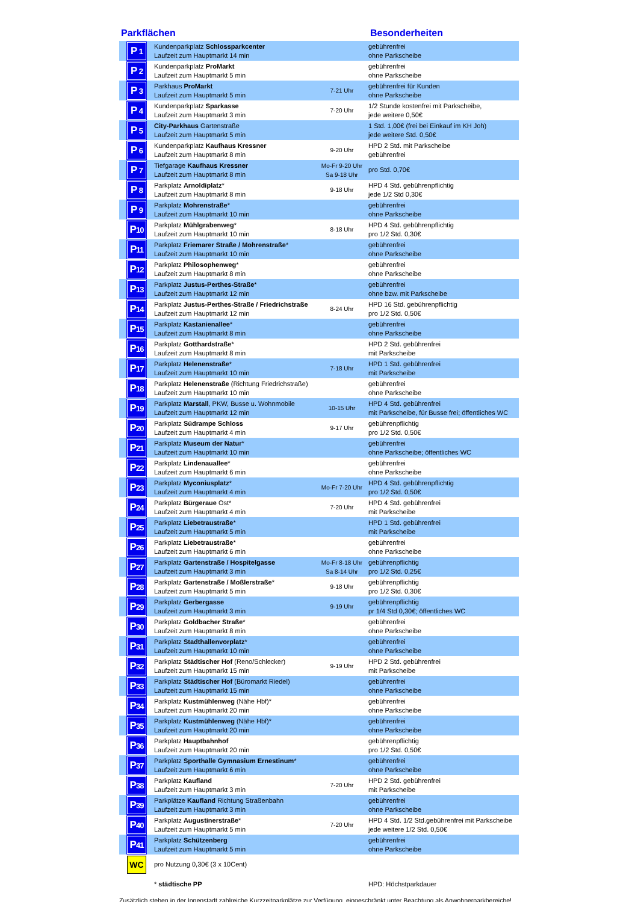Parkflächen Besonderheiten
| P 1 | Kundenparkplatz Schlossparkcenter Laufzeit zum Hauptmarkt 14 min | | gebührenfrei ohne Parkscheibe |
| P 2 | Kundenparkplatz ProMarkt Laufzeit zum Hauptmarkt 5 min | | gebührenfrei ohne Parkscheibe |
| P 3 | Parkhaus ProMarkt Laufzeit zum Hauptmarkt 5 min | 7-21 Uhr | gebührenfrei für Kunden ohne Parkscheibe |
| P 4 | Kundenparkplatz Sparkasse Laufzeit zum Hauptmarkt 3 min | 7-20 Uhr | 1/2 Stunde kostenfrei mit Parkscheibe, jede weitere 0,50€ |
| P 5 | City-Parkhaus Gartenstraße Laufzeit zum Hauptmarkt 5 min | | 1 Std. 1,00€ (frei bei Einkauf im KH Joh) jede weitere Std. 0,50€ |
| P 6 | Kundenparkplatz Kaufhaus Kressner Laufzeit zum Hauptmarkt 8 min | 9-20 Uhr | HPD 2 Std. mit Parkscheibe gebührenfrei |
| P 7 | Tiefgarage Kaufhaus Kressner Laufzeit zum Hauptmarkt 8 min | Mo-Fr 9-20 Uhr Sa 9-18 Uhr | pro Std. 0,70€ |
| P 8 | Parkplatz Arnoldiplatz * Laufzeit zum Hauptmarkt 8 min | 9-18 Uhr | HPD 4 Std. gebührenpflichtig jede 1/2 Std 0,30€ |
| P 9 | Parkplatz Mohrenstraße * Laufzeit zum Hauptmarkt 10 min | | gebührenfrei ohne Parkscheibe |
| P 10 | Parkplatz Mühlgrabenweg * Laufzeit zum Hauptmarkt 10 min | 8-18 Uhr | HPD 4 Std. gebührenpflichtig pro 1/2 Std. 0,30€ |
| P 11 | Parkplatz Friemarer Straße / Mohrenstraße * Laufzeit zum Hauptmarkt 10 min | | gebührenfrei ohne Parkscheibe |
| P 12 | Parkplatz Philosophenweg * Laufzeit zum Hauptmarkt 8 min | | gebührenfrei ohne Parkscheibe |
| P 13 | Parkplatz Justus-Perthes-Straße * Laufzeit zum Hauptmarkt 12 min | | gebührenfrei ohne bzw. mit Parkscheibe |
| P 14 | Parkplatz Justus-Perthes-Straße / Friedrichstraße Laufzeit zum Hauptmarkt 12 min | 8-24 Uhr | HPD 16 Std. gebührenpflichtig pro 1/2 Std. 0,50€ |
| P 15 | Parkplatz Kastanienallee * Laufzeit zum Hauptmarkt 8 min | | gebührenfrei ohne Parkscheibe |
| P 16 | Parkplatz Gotthardstraße * Laufzeit zum Hauptmarkt 8 min | | HPD 2 Std. gebührenfrei mit Parkscheibe |
| P 17 | Parkplatz Helenenstraße * Laufzeit zum Hauptmarkt 10 min | 7-18 Uhr | HPD 1 Std. gebührenfrei mit Parkscheibe |
| P 18 | Parkplatz Helenenstraße (Richtung Friedrichstraße) Laufzeit zum Hauptmarkt 10 min | | gebührenfrei ohne Parkscheibe |
| P 19 | Parkplatz Marstall , PKW, Busse u. Wohnmobile Laufzeit zum Hauptmarkt 12 min | 10-15 Uhr | HPD 4 Std. gebührenfrei mit Parkscheibe, für Busse frei; öffentliches WC |
| P 20 | Parkplatz Südrampe Schloss Laufzeit zum Hauptmarkt 4 min | 9-17 Uhr | gebührenpflichtig pro 1/2 Std. 0,50€ |
| P 21 | Parkplatz Museum der Natur * Laufzeit zum Hauptmarkt 10 min | | gebührenfrei ohne Parkscheibe; öffentliches WC |
| P 22 | Parkplatz Lindenauallee * Laufzeit zum Hauptmarkt 6 min | | gebührenfrei ohne Parkscheibe |
| P 23 | Parkplatz Myconiusplatz * Laufzeit zum Hauptmarkt 4 min | Mo-Fr 7-20 Uhr | HPD 4 Std. gebührenpflichtig pro 1/2 Std. 0,50€ |
| P 24 | Parkplatz Bürgeraue Ost* Laufzeit zum Hauptmarkt 4 min | 7-20 Uhr | HPD 4 Std. gebührenfrei mit Parkscheibe |
| P 25 | Parkplatz Liebetraustraße * Laufzeit zum Hauptmarkt 5 min | | HPD 1 Std. gebührenfrei mit Parkscheibe |
| P 26 | Parkplatz Liebetraustraße * Laufzeit zum Hauptmarkt 6 min | | gebührenfrei ohne Parkscheibe |
| P 27 | Parkplatz Gartenstraße / Hospitelgasse Laufzeit zum Hauptmarkt 3 min | Mo-Fr 8-18 Uhr Sa 8-14 Uhr | gebührenpflichtig pro 1/2 Std. 0,25€ |
| P 28 | Parkplatz Gartenstraße / Moßlerstraße * Laufzeit zum Hauptmarkt 5 min | 9-18 Uhr | gebührenpflichtig pro 1/2 Std. 0,30€ |
| P 29 | Parkplatz Gerbergasse Laufzeit zum Hauptmarkt 3 min | 9-19 Uhr | gebührenpflichtig pr 1/4 Std 0,30€; öffentliches WC |
| P 30 | Parkplatz Goldbacher Straße * Laufzeit zum Hauptmarkt 8 min | | gebührenfrei ohne Parkscheibe |
| P 31 | Parkplatz Stadthallenvorplatz * Laufzeit zum Hauptmarkt 10 min | | gebührenfrei ohne Parkscheibe |
| P 32 | Parkplatz Städtischer Hof (Reno/Schlecker) Laufzeit zum Hauptmarkt 15 min | 9-19 Uhr | HPD 2 Std. gebührenfrei mit Parkscheibe |
| P 33 | Parkplatz Städtischer Hof (Büromarkt Riedel) Laufzeit zum Hauptmarkt 15 min | | gebührenfrei ohne Parkscheibe |
| P 34 | Parkplatz Kustmühlenweg (Nähe Hbf)* Laufzeit zum Hauptmarkt 20 min | | gebührenfrei ohne Parkscheibe |
| P 35 | Parkplatz Kustmühlenweg (Nähe Hbf)* Laufzeit zum Hauptmarkt 20 min | | gebührenfrei ohne Parkscheibe |
| P 36 | Parkplatz Hauptbahnhof Laufzeit zum Hauptmarkt 20 min | | gebührenpflichtig pro 1/2 Std. 0,50€ |
| P 37 | Parkplatz Sporthalle Gymnasium Ernestinum * Laufzeit zum Hauptmarkt 6 min | | gebührenfrei ohne Parkscheibe |
| P 38 | Parkplatz Kaufland Laufzeit zum Hauptmarkt 3 min | 7-20 Uhr | HPD 2 Std. gebührenfrei mit Parkscheibe |
| P 39 | Parkplätze Kaufland Richtung Straßenbahn Laufzeit zum Hauptmarkt 3 min | | gebührenfrei ohne Parkscheibe |
| P 40 | Parkplatz Augustinerstraße * Laufzeit zum Hauptmarkt 5 min | 7-20 Uhr | HPD 4 Std. 1/2 Std.gebührenfrei mit Parkscheibe jede weitere 1/2 Std. 0,50€ |
| P 41 | Parkplatz Schützenberg Laufzeit zum Hauptmarkt 5 min | | gebührenfrei ohne Parkscheibe |
| WC | pro Nutzung 0,30€ (3 x 10Cent) | | |
| | * städtische PP | | HPD: Höchstparkdauer |
Zusätzlich stehen in der Innenstadt zahlreiche Kurzzeitparkplätze zur Verfügung, eingeschränkt unter Beachtung als Anwohnerparkbereiche!